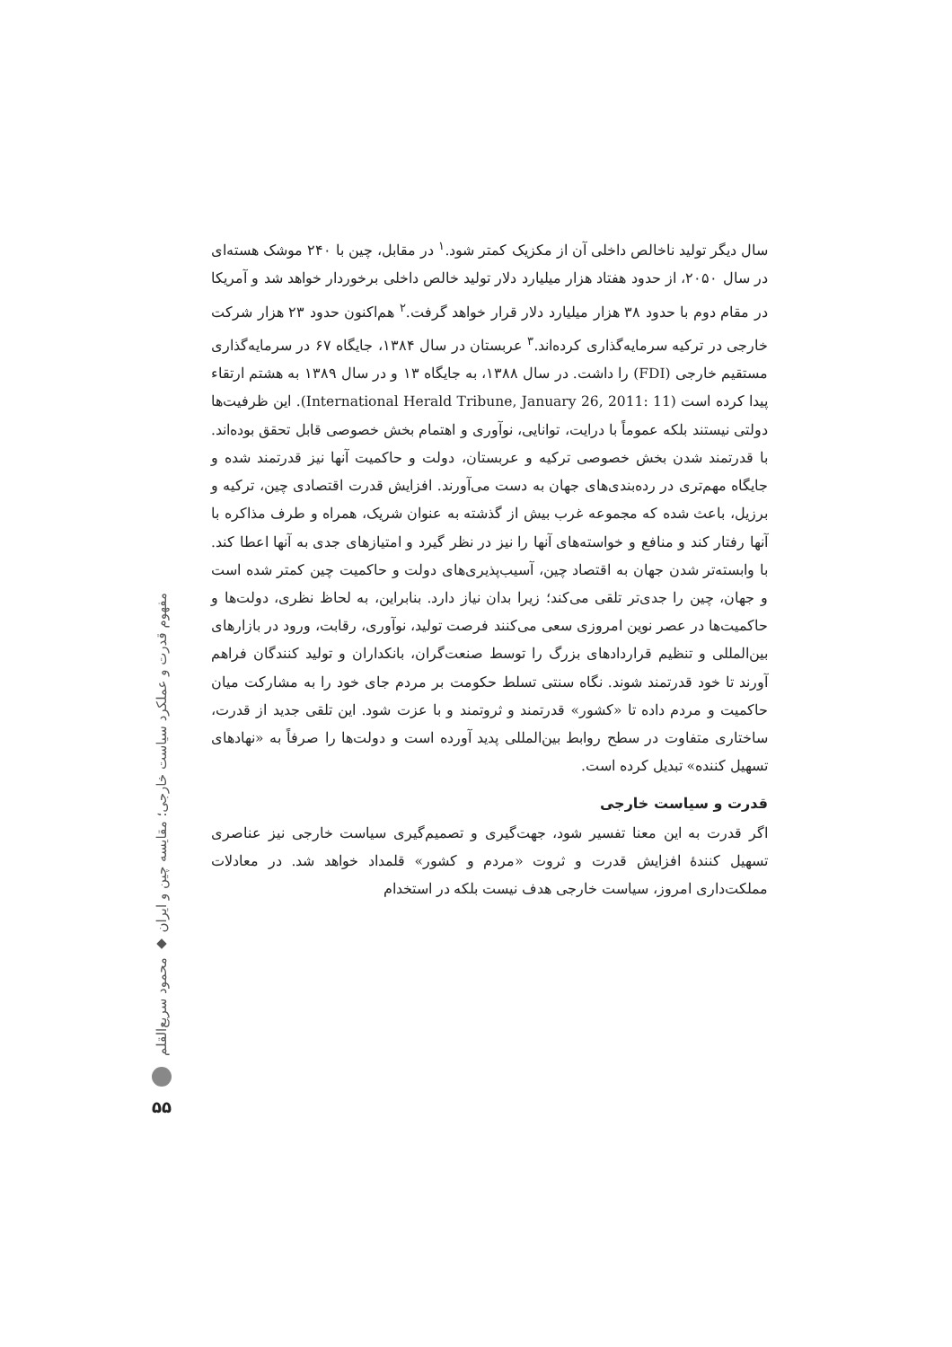مفهوم قدرت و عملکرد سیاست خارجی؛ مقایسه چین و ایران ◆ محمود سریع‌القلم
۵۵
سال دیگر تولید ناخالص داخلی آن از مکزیک کمتر شود.<sup>۱</sup> در مقابل، چین با ۲۴۰ موشک هسته‌ای در سال ۲۰۵۰، از حدود هفتاد هزار میلیارد دلار تولید خالص داخلی برخوردار خواهد شد و آمریکا در مقام دوم با حدود ۳۸ هزار میلیارد دلار قرار خواهد گرفت.<sup>۲</sup> هم‌اکنون حدود ۲۳ هزار شرکت خارجی در ترکیه سرمایه‌گذاری کرده‌اند.<sup>۳</sup> عربستان در سال ۱۳۸۴، جایگاه ۶۷ در سرمایه‌گذاری مستقیم خارجی (FDI) را داشت. در سال ۱۳۸۸، به جایگاه ۱۳ و در سال ۱۳۸۹ به هشتم ارتقاء پیدا کرده است (International Herald Tribune, January 26, 2011: 11). این ظرفیت‌ها دولتی نیستند بلکه عموماً با درایت، توانایی، نوآوری و اهتمام بخش خصوصی قابل تحقق بوده‌اند. با قدرتمند شدن بخش خصوصی ترکیه و عربستان، دولت و حاکمیت آنها نیز قدرتمند شده و جایگاه مهم‌تری در رده‌بندی‌های جهان به دست می‌آورند. افزایش قدرت اقتصادی چین، ترکیه و برزیل، باعث شده که مجموعه غرب بیش از گذشته به عنوان شریک، همراه و طرف مذاکره با آنها رفتار کند و منافع و خواسته‌های آنها را نیز در نظر گیرد و امتیازهای جدی به آنها اعطا کند. با وابسته‌تر شدن جهان به اقتصاد چین، آسیب‌پذیری‌های دولت و حاکمیت چین کمتر شده است و جهان، چین را جدی‌تر تلقی می‌کند؛ زیرا بدان نیاز دارد. بنابراین، به لحاظ نظری، دولت‌ها و حاکمیت‌ها در عصر نوین امروزی سعی می‌کنند فرصت تولید، نوآوری، رقابت، ورود در بازارهای بین‌المللی و تنظیم قراردادهای بزرگ را توسط صنعت‌گران، بانکداران و تولید کنندگان فراهم آورند تا خود قدرتمند شوند. نگاه سنتی تسلط حکومت بر مردم جای خود را به مشارکت میان حاکمیت و مردم داده تا «کشور» قدرتمند و ثروتمند و با عزت شود. این تلقی جدید از قدرت، ساختاری متفاوت در سطح روابط بین‌المللی پدید آورده است و دولت‌ها را صرفاً به «نهادهای تسهیل کننده» تبدیل کرده است.
قدرت و سیاست خارجی
اگر قدرت به این معنا تفسیر شود، جهت‌گیری و تصمیم‌گیری سیاست خارجی نیز عناصری تسهیل کنندهٔ افزایش قدرت و ثروت «مردم و کشور» قلمداد خواهد شد. در معادلات مملکت‌داری امروز، سیاست خارجی هدف نیست بلکه در استخدام